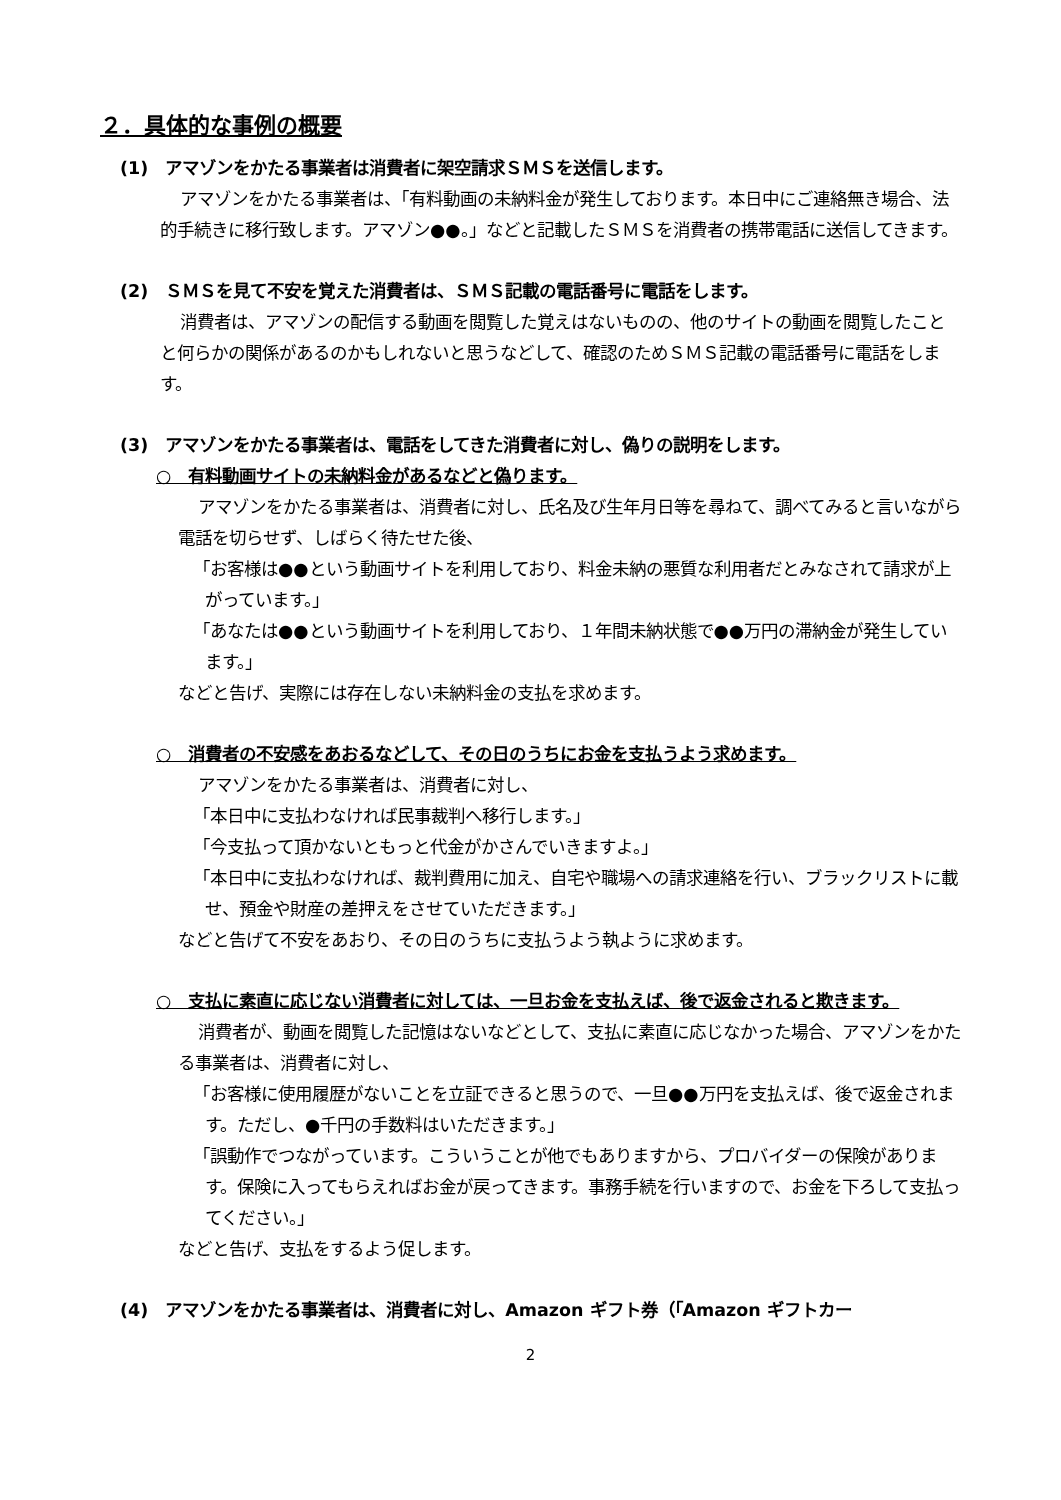２．具体的な事例の概要
(1)　アマゾンをかたる事業者は消費者に架空請求ＳＭＳを送信します。
アマゾンをかたる事業者は、「有料動画の未納料金が発生しております。本日中にご連絡無き場合、法的手続きに移行致します。アマゾン●●。」などと記載したＳＭＳを消費者の携帯電話に送信してきます。
(2)　ＳＭＳを見て不安を覚えた消費者は、ＳＭＳ記載の電話番号に電話をします。
消費者は、アマゾンの配信する動画を閲覧した覚えはないものの、他のサイトの動画を閲覧したことと何らかの関係があるのかもしれないと思うなどして、確認のためＳＭＳ記載の電話番号に電話をします。
(3)　アマゾンをかたる事業者は、電話をしてきた消費者に対し、偽りの説明をします。
○　有料動画サイトの未納料金があるなどと偽ります。
アマゾンをかたる事業者は、消費者に対し、氏名及び生年月日等を尋ねて、調べてみると言いながら電話を切らせず、しばらく待たせた後、
「お客様は●●という動画サイトを利用しており、料金未納の悪質な利用者だとみなされて請求が上がっています。」
「あなたは●●という動画サイトを利用しており、１年間未納状態で●●万円の滞納金が発生しています。」
などと告げ、実際には存在しない未納料金の支払を求めます。
○　消費者の不安感をあおるなどして、その日のうちにお金を支払うよう求めます。
アマゾンをかたる事業者は、消費者に対し、
「本日中に支払わなければ民事裁判へ移行します。」
「今支払って頂かないともっと代金がかさんでいきますよ。」
「本日中に支払わなければ、裁判費用に加え、自宅や職場への請求連絡を行い、ブラックリストに載せ、預金や財産の差押えをさせていただきます。」
などと告げて不安をあおり、その日のうちに支払うよう執ように求めます。
○　支払に素直に応じない消費者に対しては、一旦お金を支払えば、後で返金されると欺きます。
消費者が、動画を閲覧した記憶はないなどとして、支払に素直に応じなかった場合、アマゾンをかたる事業者は、消費者に対し、
「お客様に使用履歴がないことを立証できると思うので、一旦●●万円を支払えば、後で返金されます。ただし、●千円の手数料はいただきます。」
「誤動作でつながっています。こういうことが他でもありますから、プロバイダーの保険があります。保険に入ってもらえればお金が戻ってきます。事務手続を行いますので、お金を下ろして支払ってください。」
などと告げ、支払をするよう促します。
(4)　アマゾンをかたる事業者は、消費者に対し、Amazon ギフト券（「Amazon ギフトカー
2